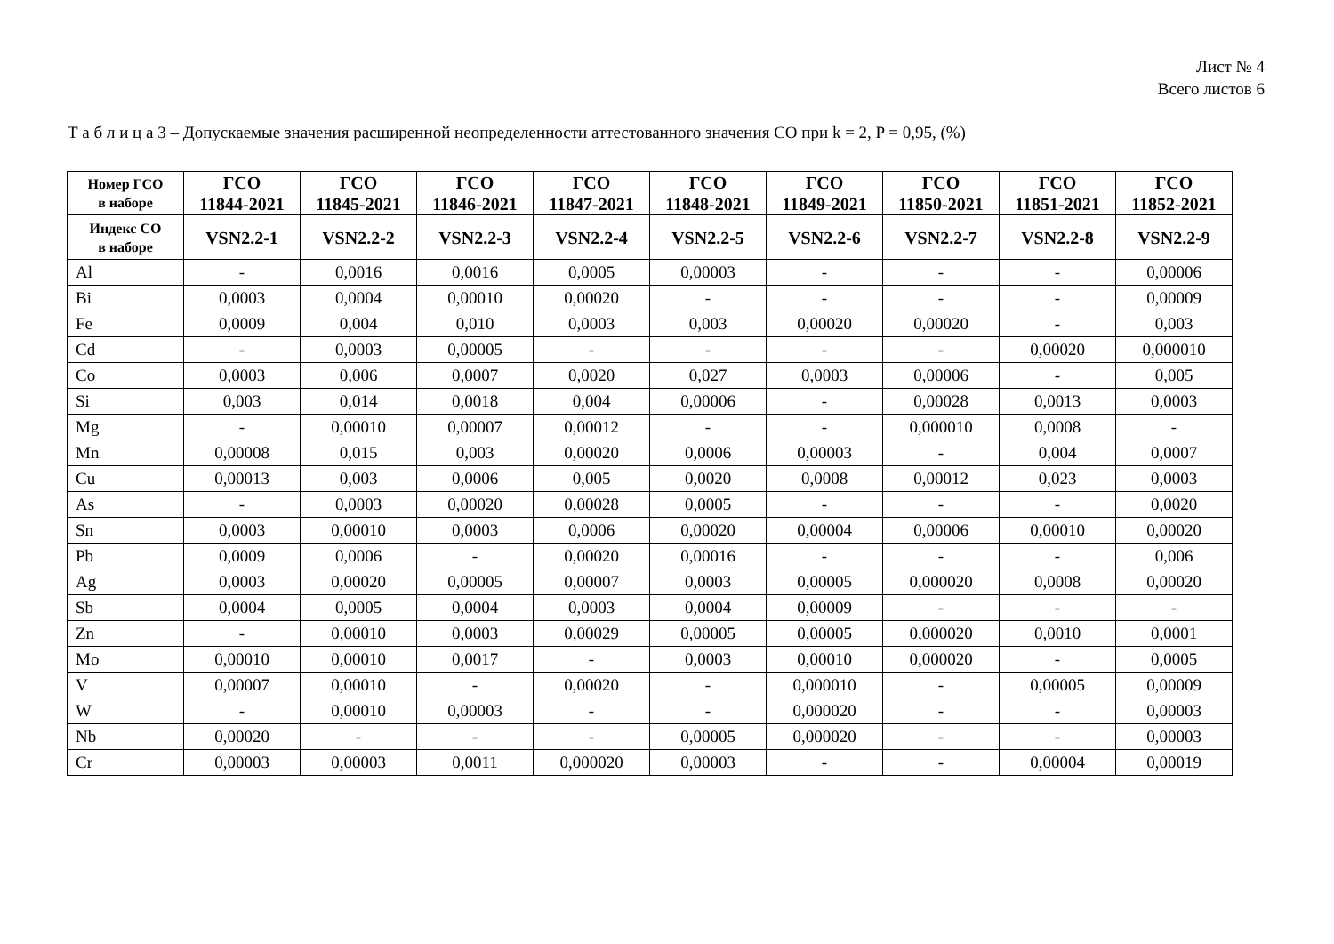Лист № 4
Всего листов 6
Т а б л и ц а 3 – Допускаемые значения расширенной неопределенности аттестованного значения СО при k = 2, P = 0,95, (%)
| Номер ГСО в наборе | ГСО 11844-2021 | ГСО 11845-2021 | ГСО 11846-2021 | ГСО 11847-2021 | ГСО 11848-2021 | ГСО 11849-2021 | ГСО 11850-2021 | ГСО 11851-2021 | ГСО 11852-2021 |
| --- | --- | --- | --- | --- | --- | --- | --- | --- | --- |
| Индекс СО в наборе | VSN2.2-1 | VSN2.2-2 | VSN2.2-3 | VSN2.2-4 | VSN2.2-5 | VSN2.2-6 | VSN2.2-7 | VSN2.2-8 | VSN2.2-9 |
| Al | - | 0,0016 | 0,0016 | 0,0005 | 0,00003 | - | - | - | 0,00006 |
| Bi | 0,0003 | 0,0004 | 0,00010 | 0,00020 | - | - | - | - | 0,00009 |
| Fe | 0,0009 | 0,004 | 0,010 | 0,0003 | 0,003 | 0,00020 | 0,00020 | - | 0,003 |
| Cd | - | 0,0003 | 0,00005 | - | - | - | - | 0,00020 | 0,000010 |
| Co | 0,0003 | 0,006 | 0,0007 | 0,0020 | 0,027 | 0,0003 | 0,00006 | - | 0,005 |
| Si | 0,003 | 0,014 | 0,0018 | 0,004 | 0,00006 | - | 0,00028 | 0,0013 | 0,0003 |
| Mg | - | 0,00010 | 0,00007 | 0,00012 | - | - | 0,000010 | 0,0008 | - |
| Mn | 0,00008 | 0,015 | 0,003 | 0,00020 | 0,0006 | 0,00003 | - | 0,004 | 0,0007 |
| Cu | 0,00013 | 0,003 | 0,0006 | 0,005 | 0,0020 | 0,0008 | 0,00012 | 0,023 | 0,0003 |
| As | - | 0,0003 | 0,00020 | 0,00028 | 0,0005 | - | - | - | 0,0020 |
| Sn | 0,0003 | 0,00010 | 0,0003 | 0,0006 | 0,00020 | 0,00004 | 0,00006 | 0,00010 | 0,00020 |
| Pb | 0,0009 | 0,0006 | - | 0,00020 | 0,00016 | - | - | - | 0,006 |
| Ag | 0,0003 | 0,00020 | 0,00005 | 0,00007 | 0,0003 | 0,00005 | 0,000020 | 0,0008 | 0,00020 |
| Sb | 0,0004 | 0,0005 | 0,0004 | 0,0003 | 0,0004 | 0,00009 | - | - | - |
| Zn | - | 0,00010 | 0,0003 | 0,00029 | 0,00005 | 0,00005 | 0,000020 | 0,0010 | 0,0001 |
| Mo | 0,00010 | 0,00010 | 0,0017 | - | 0,0003 | 0,00010 | 0,000020 | - | 0,0005 |
| V | 0,00007 | 0,00010 | - | 0,00020 | - | 0,000010 | - | 0,00005 | 0,00009 |
| W | - | 0,00010 | 0,00003 | - | - | 0,000020 | - | - | 0,00003 |
| Nb | 0,00020 | - | - | - | 0,00005 | 0,000020 | - | - | 0,00003 |
| Cr | 0,00003 | 0,00003 | 0,0011 | 0,000020 | 0,00003 | - | - | 0,00004 | 0,00019 |